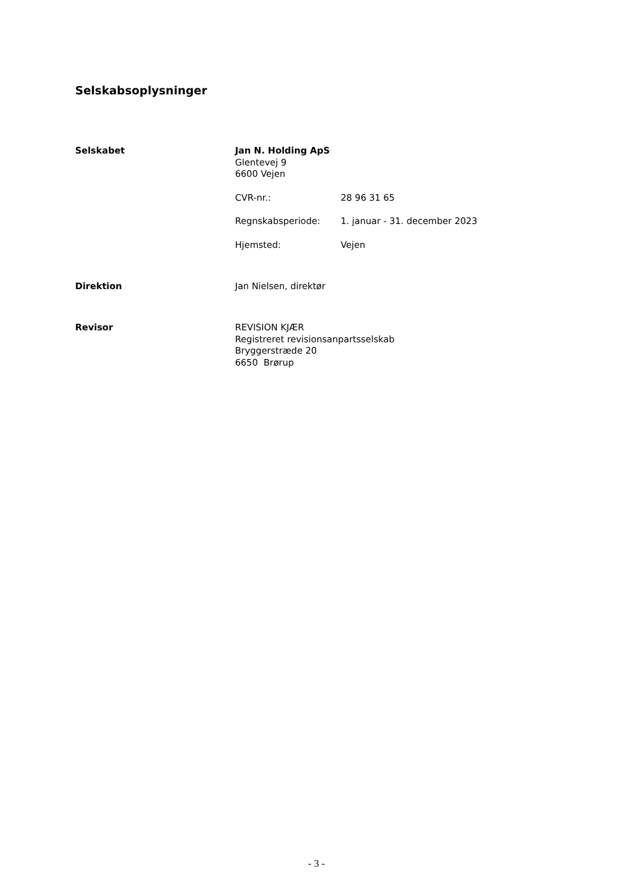Selskabsoplysninger
Selskabet
Jan N. Holding ApS
Glentevej 9
6600 Vejen
CVR-nr.: 28 96 31 65
Regnskabsperiode: 1. januar - 31. december 2023
Hjemsted: Vejen
Direktion
Jan Nielsen, direktør
Revisor
REVISION KJÆR
Registreret revisionsanpartsselskab
Bryggerstræde 20
6650 Brørup
- 3 -